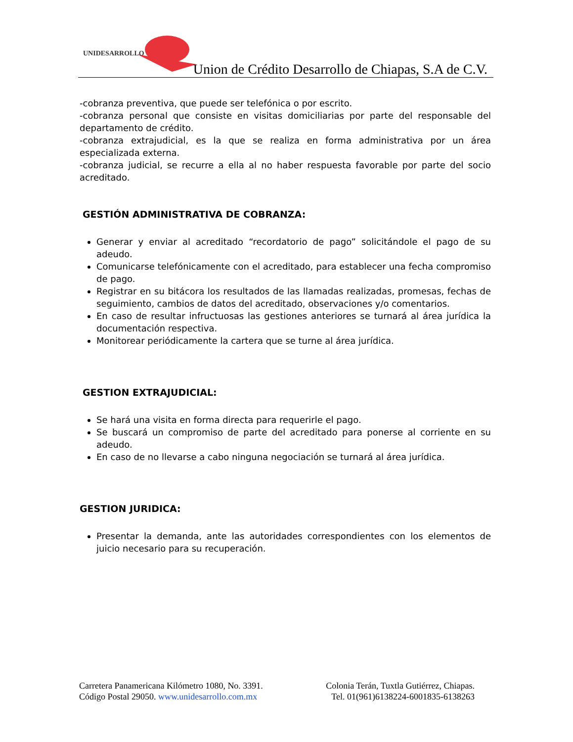UNIDESARROLLO
Union de Crédito Desarrollo de Chiapas, S.A de C.V.
-cobranza preventiva, que puede ser telefónica o por escrito.
-cobranza personal que consiste en visitas domiciliarias por parte del responsable del departamento de crédito.
-cobranza extrajudicial, es la que se realiza en forma administrativa por un área especializada externa.
-cobranza judicial, se recurre a ella al no haber respuesta favorable por parte del socio acreditado.
GESTIÓN ADMINISTRATIVA DE COBRANZA:
Generar y enviar al acreditado “recordatorio de pago” solicitándole el pago de su adeudo.
Comunicarse telefónicamente con el acreditado, para establecer una fecha compromiso de pago.
Registrar en su bitácora los resultados de las llamadas realizadas, promesas, fechas de seguimiento, cambios de datos del acreditado, observaciones y/o comentarios.
En caso de resultar infructuosas las gestiones anteriores se turnará al área jurídica la documentación respectiva.
Monitorear periódicamente la cartera que se turne al área jurídica.
GESTION EXTRAJUDICIAL:
Se hará una visita en forma directa para requerirle el pago.
Se buscará un compromiso de parte del acreditado para ponerse al corriente en su adeudo.
En caso de no llevarse a cabo ninguna negociación se turnará al área jurídica.
GESTION JURIDICA:
Presentar la demanda, ante las autoridades correspondientes con los elementos de juicio necesario para su recuperación.
Carretera Panamericana Kilómetro 1080, No. 3391.
Código Postal 29050. www.unidesarrollo.com.mx
Colonia Terán, Tuxtla Gutiérrez, Chiapas.
Tel. 01(961)6138224-6001835-6138263